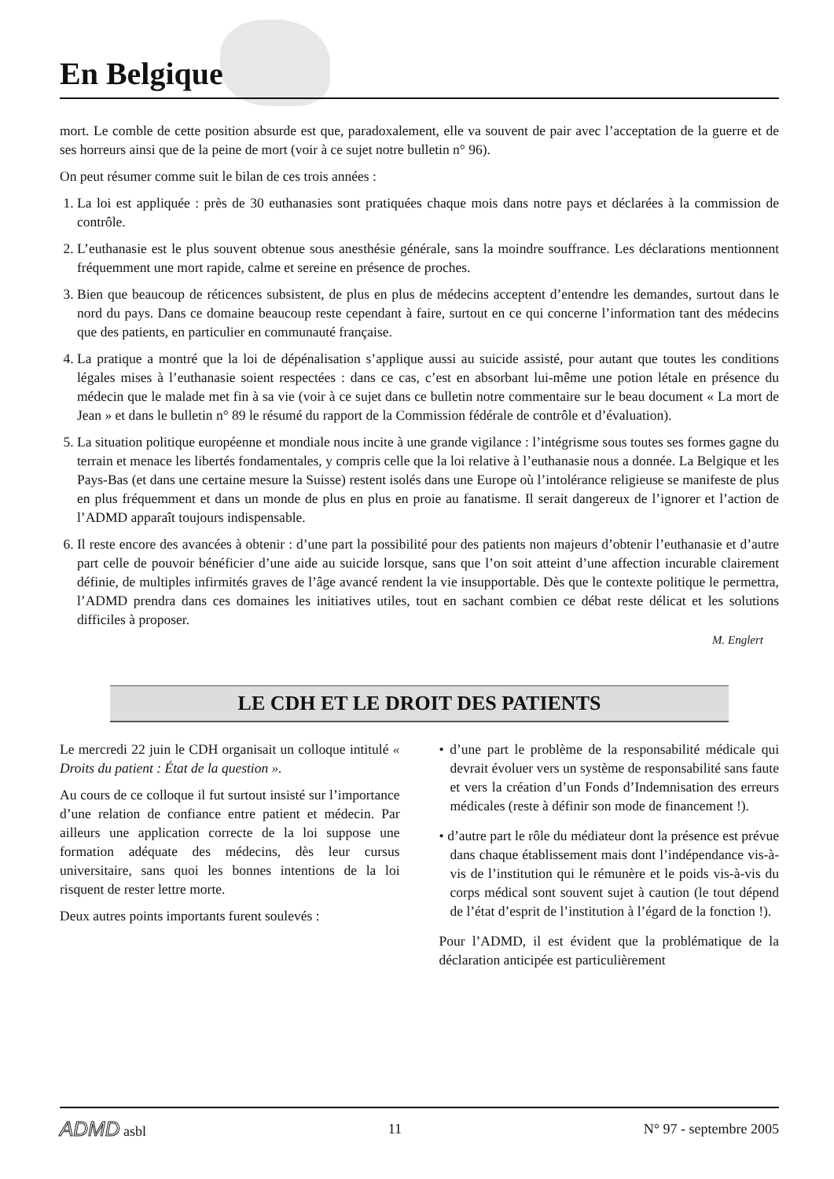En Belgique
mort. Le comble de cette position absurde est que, paradoxalement, elle va souvent de pair avec l’acceptation de la guerre et de ses horreurs ainsi que de la peine de mort (voir à ce sujet notre bulletin n° 96).
On peut résumer comme suit le bilan de ces trois années :
1. La loi est appliquée : près de 30 euthanasies sont pratiquées chaque mois dans notre pays et déclarées à la commission de contrôle.
2. L’euthanasie est le plus souvent obtenue sous anesthésie générale, sans la moindre souffrance. Les déclarations mentionnent fréquemment une mort rapide, calme et sereine en présence de proches.
3. Bien que beaucoup de réticences subsistent, de plus en plus de médecins acceptent d’entendre les demandes, surtout dans le nord du pays. Dans ce domaine beaucoup reste cependant à faire, surtout en ce qui concerne l’information tant des médecins que des patients, en particulier en communauté française.
4. La pratique a montré que la loi de dépénalisation s’applique aussi au suicide assisté, pour autant que toutes les conditions légales mises à l’euthanasie soient respectées : dans ce cas, c’est en absorbant lui-même une potion létale en présence du médecin que le malade met fin à sa vie (voir à ce sujet dans ce bulletin notre commentaire sur le beau document « La mort de Jean » et dans le bulletin n° 89 le résumé du rapport de la Commission fédérale de contrôle et d’évaluation).
5. La situation politique européenne et mondiale nous incite à une grande vigilance : l’intégrisme sous toutes ses formes gagne du terrain et menace les libertés fondamentales, y compris celle que la loi relative à l’euthanasie nous a donnée. La Belgique et les Pays-Bas (et dans une certaine mesure la Suisse) restent isolés dans une Europe où l’intolérance religieuse se manifeste de plus en plus fréquemment et dans un monde de plus en plus en proie au fanatisme. Il serait dangereux de l’ignorer et l’action de l’ADMD apparaît toujours indispensable.
6. Il reste encore des avancées à obtenir : d’une part la possibilité pour des patients non majeurs d’obtenir l’euthanasie et d’autre part celle de pouvoir bénéficier d’une aide au suicide lorsque, sans que l’on soit atteint d’une affection incurable clairement définie, de multiples infirmités graves de l’âge avancé rendent la vie insupportable. Dès que le contexte politique le permettra, l’ADMD prendra dans ces domaines les initiatives utiles, tout en sachant combien ce débat reste délicat et les solutions difficiles à proposer.
M. Englert
LE CDH ET LE DROIT DES PATIENTS
Le mercredi 22 juin le CDH organisait un colloque intitulé « Droits du patient : État de la question ».
Au cours de ce colloque il fut surtout insisté sur l’importance d’une relation de confiance entre patient et médecin. Par ailleurs une application correcte de la loi suppose une formation adéquate des médecins, dès leur cursus universitaire, sans quoi les bonnes intentions de la loi risquent de rester lettre morte.
Deux autres points importants furent soulevés :
• d’une part le problème de la responsabilité médicale qui devrait évoluer vers un système de responsabilité sans faute et vers la création d’un Fonds d’Indemnisation des erreurs médicales (reste à définir son mode de financement !).
• d’autre part le rôle du médiateur dont la présence est prévue dans chaque établissement mais dont l’indépendance vis-à-vis de l’institution qui le rémunère et le poids vis-à-vis du corps médical sont souvent sujet à caution (le tout dépend de l’état d’esprit de l’institution à l’égard de la fonction !).
Pour l’ADMD, il est évident que la problématique de la déclaration anticipée est particulièrement
ADMD asbl 11 N° 97 - septembre 2005